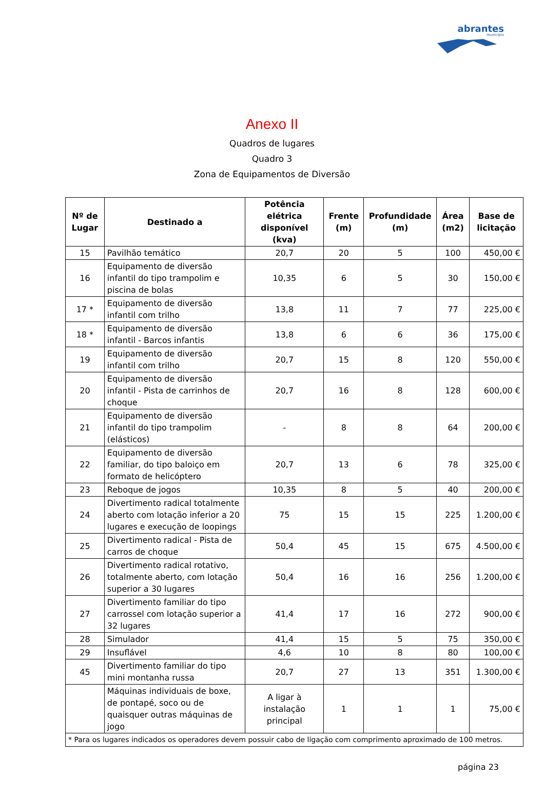abrantes
município
Anexo II
Quadros de lugares
Quadro 3
Zona de Equipamentos de Diversão
| Nº de Lugar | Destinado a | Potência elétrica disponível (kva) | Frente (m) | Profundidade (m) | Área (m2) | Base de licitação |
| --- | --- | --- | --- | --- | --- | --- |
| 15 | Pavilhão temático | 20,7 | 20 | 5 | 100 | 450,00 € |
| 16 | Equipamento de diversão infantil do tipo trampolim e piscina de bolas | 10,35 | 6 | 5 | 30 | 150,00 € |
| 17 * | Equipamento de diversão infantil com trilho | 13,8 | 11 | 7 | 77 | 225,00 € |
| 18 * | Equipamento de diversão infantil - Barcos infantis | 13,8 | 6 | 6 | 36 | 175,00 € |
| 19 | Equipamento de diversão infantil com trilho | 20,7 | 15 | 8 | 120 | 550,00 € |
| 20 | Equipamento de diversão infantil - Pista de carrinhos de choque | 20,7 | 16 | 8 | 128 | 600,00 € |
| 21 | Equipamento de diversão infantil do tipo trampolim (elásticos) | - | 8 | 8 | 64 | 200,00 € |
| 22 | Equipamento de diversão familiar, do tipo baloiço em formato de helicóptero | 20,7 | 13 | 6 | 78 | 325,00 € |
| 23 | Reboque de jogos | 10,35 | 8 | 5 | 40 | 200,00 € |
| 24 | Divertimento radical totalmente aberto com lotação inferior a 20 lugares e execução de loopings | 75 | 15 | 15 | 225 | 1.200,00 € |
| 25 | Divertimento radical - Pista de carros de choque | 50,4 | 45 | 15 | 675 | 4.500,00 € |
| 26 | Divertimento radical rotativo, totalmente aberto, com lotação superior a 30 lugares | 50,4 | 16 | 16 | 256 | 1.200,00 € |
| 27 | Divertimento familiar do tipo carrossel com lotação superior a 32 lugares | 41,4 | 17 | 16 | 272 | 900,00 € |
| 28 | Simulador | 41,4 | 15 | 5 | 75 | 350,00 € |
| 29 | Insuflável | 4,6 | 10 | 8 | 80 | 100,00 € |
| 45 | Divertimento familiar do tipo mini montanha russa | 20,7 | 27 | 13 | 351 | 1.300,00 € |
| | Máquinas individuais de boxe, de pontapé, soco ou de quaisquer outras máquinas de jogo | A ligar à instalação principal | 1 | 1 | 1 | 75,00 € |
| * Para os lugares indicados os operadores devem possuir cabo de ligação com comprimento aproximado de 100 metros. | | | | | | |
página 23